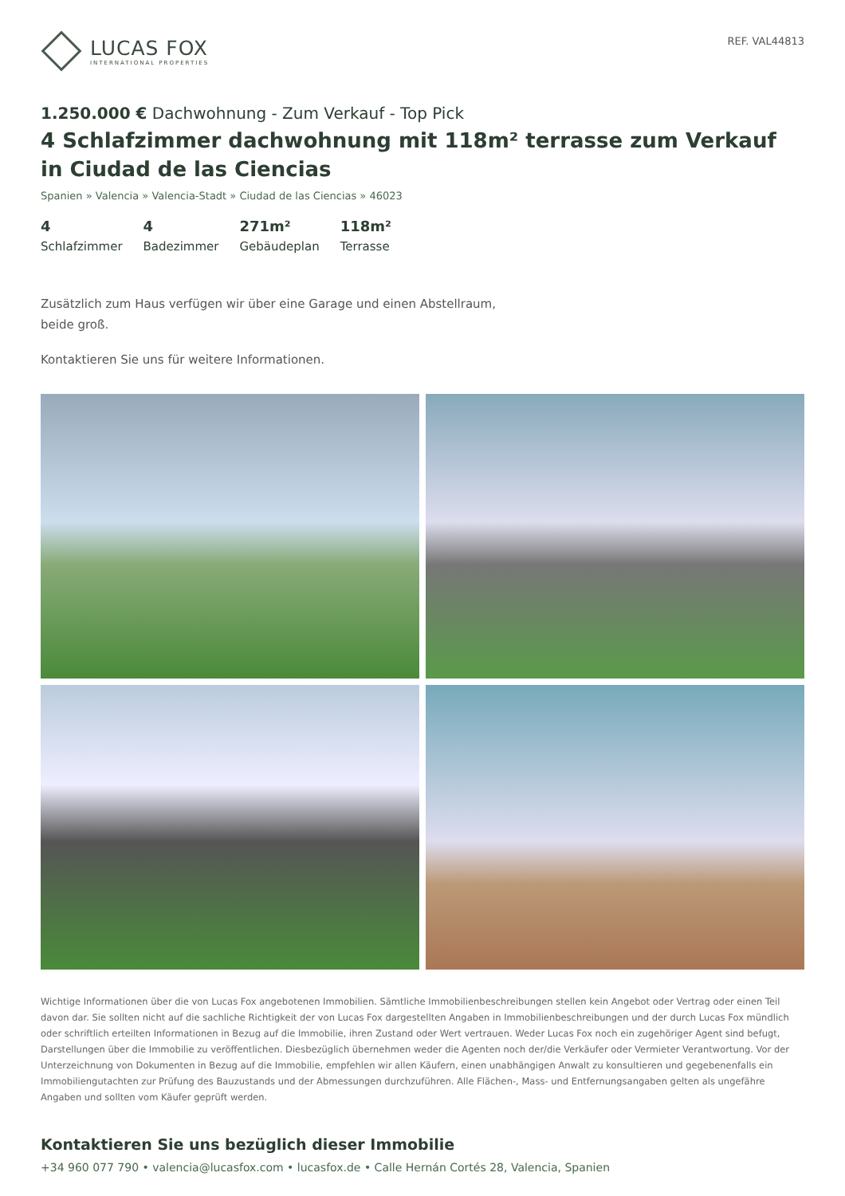LUCAS FOX
INTERNATIONAL PROPERTIES
REF. VAL44813
1.250.000 € Dachwohnung - Zum Verkauf - Top Pick
4 Schlafzimmer dachwohnung mit 118m² terrasse zum Verkauf in Ciudad de las Ciencias
Spanien » Valencia » Valencia-Stadt » Ciudad de las Ciencias » 46023
4
Schlafzimmer
4
Badezimmer
271m²
Gebäudeplan
118m²
Terrasse
Zusätzlich zum Haus verfügen wir über eine Garage und einen Abstellraum, beide groß.
Kontaktieren Sie uns für weitere Informationen.
Wichtige Informationen über die von Lucas Fox angebotenen Immobilien. Sämtliche Immobilienbeschreibungen stellen kein Angebot oder Vertrag oder einen Teil davon dar. Sie sollten nicht auf die sachliche Richtigkeit der von Lucas Fox dargestellten Angaben in Immobilienbeschreibungen und der durch Lucas Fox mündlich oder schriftlich erteilten Informationen in Bezug auf die Immobilie, ihren Zustand oder Wert vertrauen. Weder Lucas Fox noch ein zugehöriger Agent sind befugt, Darstellungen über die Immobilie zu veröffentlichen. Diesbezüglich übernehmen weder die Agenten noch der/die Verkäufer oder Vermieter Verantwortung. Vor der Unterzeichnung von Dokumenten in Bezug auf die Immobilie, empfehlen wir allen Käufern, einen unabhängigen Anwalt zu konsultieren und gegebenenfalls ein Immobiliengutachten zur Prüfung des Bauzustands und der Abmessungen durchzuführen. Alle Flächen-, Mass- und Entfernungsangaben gelten als ungefähre Angaben und sollten vom Käufer geprüft werden.
Kontaktieren Sie uns bezüglich dieser Immobilie
+34 960 077 790 • valencia@lucasfox.com • lucasfox.de • Calle Hernán Cortés 28, Valencia, Spanien